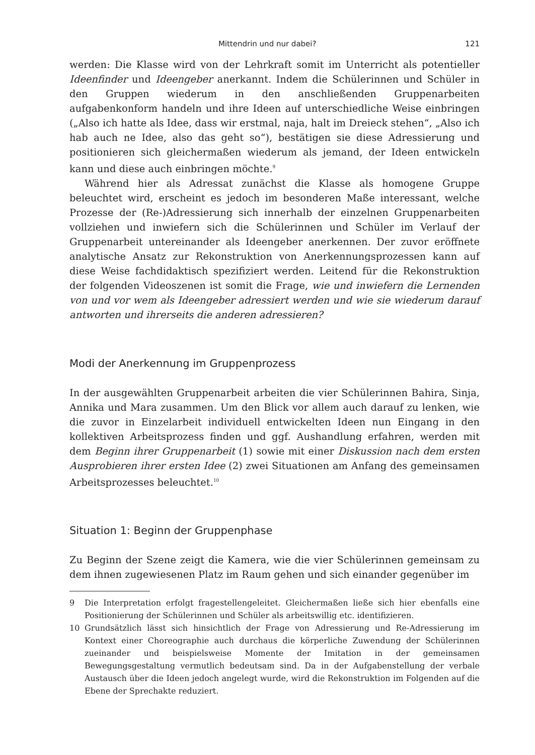Mittendrin und nur dabei? 121
werden: Die Klasse wird von der Lehrkraft somit im Unterricht als potentieller Ideenfinder und Ideengeber anerkannt. Indem die Schülerinnen und Schüler in den Gruppen wiederum in den anschließenden Gruppenarbeiten aufgabenkonform handeln und ihre Ideen auf unterschiedliche Weise einbringen („Also ich hatte als Idee, dass wir erstmal, naja, halt im Dreieck stehen“, „Also ich hab auch ne Idee, also das geht so“), bestätigen sie diese Adressierung und positionieren sich gleichermaßen wiederum als jemand, der Ideen entwickeln kann und diese auch einbringen möchte.<sup>9</sup>
Während hier als Adressat zunächst die Klasse als homogene Gruppe beleuchtet wird, erscheint es jedoch im besonderen Maße interessant, welche Prozesse der (Re-)Adressierung sich innerhalb der einzelnen Gruppenarbeiten vollziehen und inwiefern sich die Schülerinnen und Schüler im Verlauf der Gruppenarbeit untereinander als Ideengeber anerkennen. Der zuvor eröffnete analytische Ansatz zur Rekonstruktion von Anerkennungsprozessen kann auf diese Weise fachdidaktisch spezifiziert werden. Leitend für die Rekonstruktion der folgenden Videoszenen ist somit die Frage, wie und inwiefern die Lernenden von und vor wem als Ideengeber adressiert werden und wie sie wiederum darauf antworten und ihrerseits die anderen adressieren?
Modi der Anerkennung im Gruppenprozess
In der ausgewählten Gruppenarbeit arbeiten die vier Schülerinnen Bahira, Sinja, Annika und Mara zusammen. Um den Blick vor allem auch darauf zu lenken, wie die zuvor in Einzelarbeit individuell entwickelten Ideen nun Eingang in den kollektiven Arbeitsprozess finden und ggf. Aushandlung erfahren, werden mit dem Beginn ihrer Gruppenarbeit (1) sowie mit einer Diskussion nach dem ersten Ausprobieren ihrer ersten Idee (2) zwei Situationen am Anfang des gemeinsamen Arbeitsprozesses beleuchtet.<sup>10</sup>
Situation 1: Beginn der Gruppenphase
Zu Beginn der Szene zeigt die Kamera, wie die vier Schülerinnen gemeinsam zu dem ihnen zugewiesenen Platz im Raum gehen und sich einander gegenüber im
9 Die Interpretation erfolgt fragestellengeleitet. Gleichermaßen ließe sich hier ebenfalls eine Positionierung der Schülerinnen und Schüler als arbeitswillig etc. identifizieren.
10 Grundsätzlich lässt sich hinsichtlich der Frage von Adressierung und Re-Adressierung im Kontext einer Choreographie auch durchaus die körperliche Zuwendung der Schülerinnen zueinander und beispielsweise Momente der Imitation in der gemeinsamen Bewegungsgestaltung vermutlich bedeutsam sind. Da in der Aufgabenstellung der verbale Austausch über die Ideen jedoch angelegt wurde, wird die Rekonstruktion im Folgenden auf die Ebene der Sprechakte reduziert.